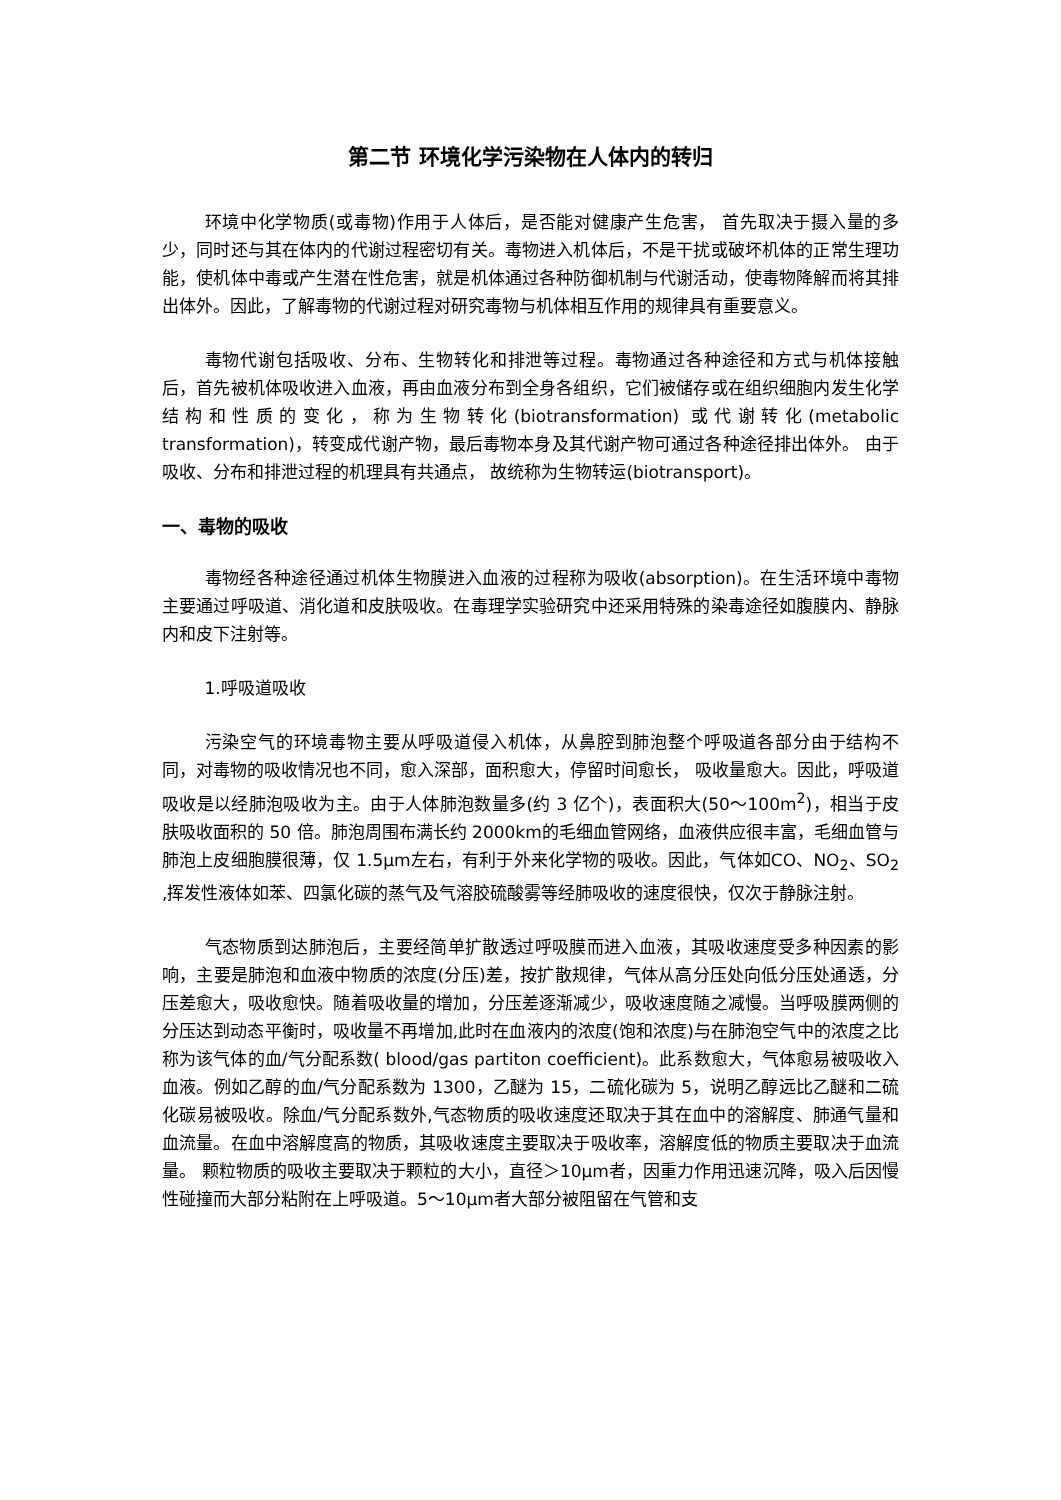第二节 环境化学污染物在人体内的转归
环境中化学物质(或毒物)作用于人体后，是否能对健康产生危害， 首先取决于摄入量的多少，同时还与其在体内的代谢过程密切有关。毒物进入机体后，不是干扰或破坏机体的正常生理功能，使机体中毒或产生潜在性危害，就是机体通过各种防御机制与代谢活动，使毒物降解而将其排出体外。因此，了解毒物的代谢过程对研究毒物与机体相互作用的规律具有重要意义。
毒物代谢包括吸收、分布、生物转化和排泄等过程。毒物通过各种途径和方式与机体接触后，首先被机体吸收进入血液，再由血液分布到全身各组织，它们被储存或在组织细胞内发生化学结构和性质的变化，称为生物转化(biotransformation) 或代谢转化(metabolic transformation)，转变成代谢产物，最后毒物本身及其代谢产物可通过各种途径排出体外。 由于吸收、分布和排泄过程的机理具有共通点， 故统称为生物转运(biotransport)。
一、毒物的吸收
毒物经各种途径通过机体生物膜进入血液的过程称为吸收(absorption)。在生活环境中毒物主要通过呼吸道、消化道和皮肤吸收。在毒理学实验研究中还采用特殊的染毒途径如腹膜内、静脉内和皮下注射等。
1.呼吸道吸收
污染空气的环境毒物主要从呼吸道侵入机体，从鼻腔到肺泡整个呼吸道各部分由于结构不同，对毒物的吸收情况也不同，愈入深部，面积愈大，停留时间愈长， 吸收量愈大。因此，呼吸道吸收是以经肺泡吸收为主。由于人体肺泡数量多(约 3 亿个)，表面积大(50～100m<sup>2</sup>)，相当于皮肤吸收面积的 50 倍。肺泡周围布满长约 2000km的毛细血管网络，血液供应很丰富，毛细血管与肺泡上皮细胞膜很薄，仅 1.5μm左右，有利于外来化学物的吸收。因此，气体如CO、NO<sub>2</sub>、SO<sub>2</sub> ,挥发性液体如苯、四氯化碳的蒸气及气溶胶硫酸雾等经肺吸收的速度很快，仅次于静脉注射。
气态物质到达肺泡后，主要经简单扩散透过呼吸膜而进入血液，其吸收速度受多种因素的影响，主要是肺泡和血液中物质的浓度(分压)差，按扩散规律，气体从高分压处向低分压处通透，分压差愈大，吸收愈快。随着吸收量的增加，分压差逐渐减少，吸收速度随之减慢。当呼吸膜两侧的分压达到动态平衡时，吸收量不再增加,此时在血液内的浓度(饱和浓度)与在肺泡空气中的浓度之比称为该气体的血/气分配系数( blood/gas partiton coefficient)。此系数愈大，气体愈易被吸收入血液。例如乙醇的血/气分配系数为 1300，乙醚为 15，二硫化碳为 5，说明乙醇远比乙醚和二硫化碳易被吸收。除血/气分配系数外,气态物质的吸收速度还取决于其在血中的溶解度、肺通气量和血流量。在血中溶解度高的物质，其吸收速度主要取决于吸收率，溶解度低的物质主要取决于血流量。 颗粒物质的吸收主要取决于颗粒的大小，直径＞10μm者，因重力作用迅速沉降，吸入后因慢性碰撞而大部分粘附在上呼吸道。5～10μm者大部分被阻留在气管和支